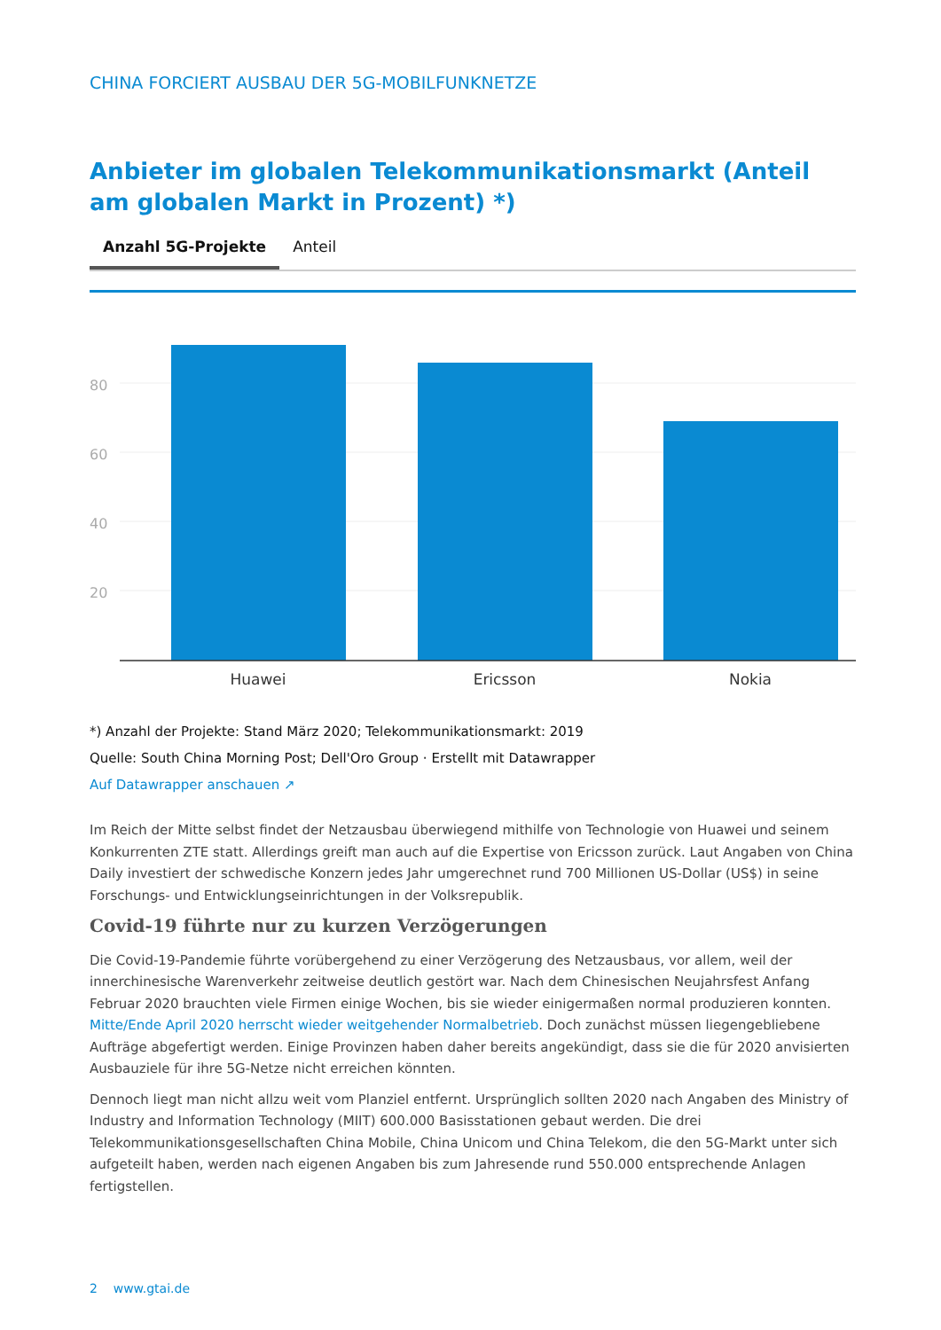CHINA FORCIERT AUSBAU DER 5G-MOBILFUNKNETZE
Anbieter im globalen Telekommunikationsmarkt (Anteil am globalen Markt in Prozent) *)
Anzahl 5G-Projekte Anteil
80
60
40
20
Huawei
Ericsson
Nokia
*) Anzahl der Projekte: Stand März 2020; Telekommunikationsmarkt: 2019
Quelle: South China Morning Post; Dell'Oro Group · Erstellt mit Datawrapper
Auf Datawrapper anschauen ↗
Im Reich der Mitte selbst findet der Netzausbau überwiegend mithilfe von Technologie von Huawei und seinem Konkurrenten ZTE statt. Allerdings greift man auch auf die Expertise von Ericsson zurück. Laut Angaben von China Daily investiert der schwedische Konzern jedes Jahr umgerechnet rund 700 Millionen US-Dollar (US$) in seine Forschungs- und Entwicklungseinrichtungen in der Volksrepublik.
Covid-19 führte nur zu kurzen Verzögerungen
Die Covid-19-Pandemie führte vorübergehend zu einer Verzögerung des Netzausbaus, vor allem, weil der innerchinesische Warenverkehr zeitweise deutlich gestört war. Nach dem Chinesischen Neujahrsfest Anfang Februar 2020 brauchten viele Firmen einige Wochen, bis sie wieder einigermaßen normal produzieren konnten. Mitte/Ende April 2020 herrscht wieder weitgehender Normalbetrieb. Doch zunächst müssen liegengebliebene Aufträge abgefertigt werden. Einige Provinzen haben daher bereits angekündigt, dass sie die für 2020 anvisierten Ausbauziele für ihre 5G-Netze nicht erreichen könnten.
Dennoch liegt man nicht allzu weit vom Planziel entfernt. Ursprünglich sollten 2020 nach Angaben des Ministry of Industry and Information Technology (MIIT) 600.000 Basisstationen gebaut werden. Die drei Telekommunikationsgesellschaften China Mobile, China Unicom und China Telekom, die den 5G-Markt unter sich aufgeteilt haben, werden nach eigenen Angaben bis zum Jahresende rund 550.000 entsprechende Anlagen fertigstellen.
2 www.gtai.de